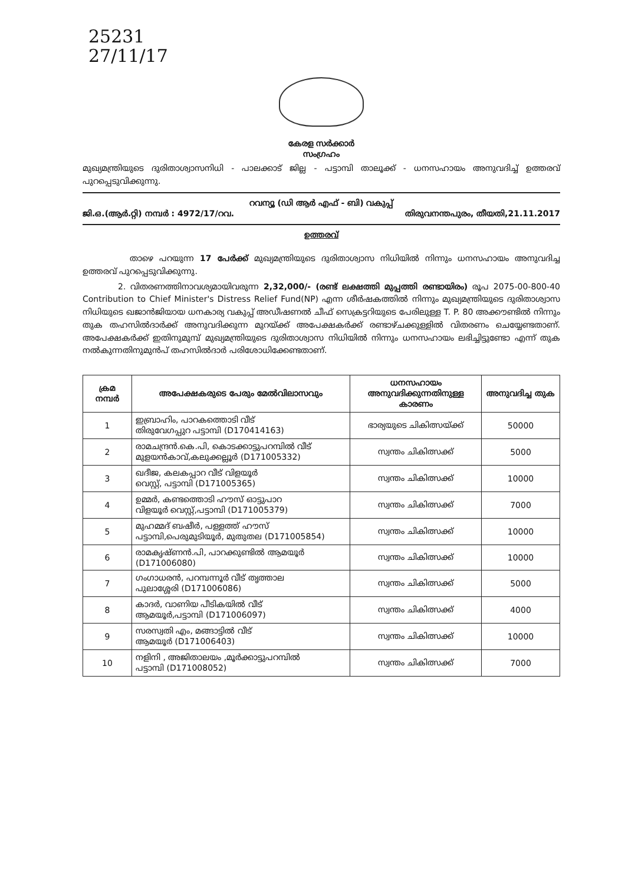25231
27/11/17
കേരള സർക്കാർ
സംഗ്രഹം
മുഖ്യമന്ത്രിയുടെ ദുരിതാശ്വാസനിധി - പാലക്കാട് ജില്ല - പട്ടാമ്പി താലൂക്ക് - ധനസഹായം അനുവദിച്ച് ഉത്തരവ് പുറപ്പെടുവിക്കുന്നു.
റവന്യൂ (ഡി ആർ എഫ് - ബി) വകുപ്പ്
ജി.ഒ.(ആർ.റ്റി) നമ്പർ : 4972/17/റവ. തിരുവനന്തപുരം, തീയതി,21.11.2017
ഉത്തരവ്
താഴെ പറയുന്ന 17 പേർക്ക് മുഖ്യമന്ത്രിയുടെ ദുരിതാശ്വാസ നിധിയിൽ നിന്നും ധനസഹായം അനുവദിച്ച ഉത്തരവ് പുറപ്പെടുവിക്കുന്നു.
2. വിതരണത്തിനാവശ്യമായിവരുന്ന 2,32,000/- (രണ്ട് ലക്ഷത്തി മുപ്പത്തി രണ്ടായിരം) രൂപ 2075-00-800-40 Contribution to Chief Minister's Distress Relief Fund(NP) എന്ന ശീർഷകത്തിൽ നിന്നും മുഖ്യമന്ത്രിയുടെ ദുരിതാശ്വാസ നിധിയുടെ ഖജാൻജിയായ ധനകാര്യ വകുപ്പ് അഡീഷണൽ ചീഫ് സെക്രട്ടറിയുടെ പേരിലുള്ള T. P. 80 അക്കൗണ്ടിൽ നിന്നും തുക തഹസിൽദാർക്ക് അനുവദിക്കുന്ന മുറയ്ക്ക് അപേക്ഷകർക്ക് രണ്ടാഴ്ചക്കുള്ളിൽ വിതരണം ചെയ്യേണ്ടതാണ്. അപേക്ഷകർക്ക് ഇതിനുമുമ്പ് മുഖ്യമന്ത്രിയുടെ ദുരിതാശ്വാസ നിധിയിൽ നിന്നും ധനസഹായം ലഭിച്ചിട്ടുണ്ടോ എന്ന് തുക നൽകുന്നതിനുമുൻപ് തഹസിൽദാർ പരിശോധിക്കേണ്ടതാണ്.
| ക്രമ നമ്പർ | അപേക്ഷകരുടെ പേരും മേൽവിലാസവും | ധനസഹായം അനുവദിക്കുന്നതിനുള്ള കാരണം | അനുവദിച്ച തുക |
| --- | --- | --- | --- |
| 1 | ഇബ്രാഹിം, പാറകത്തൊടി വീട് തിരുവേഗപ്പുറ പട്ടാമ്പി (D170414163) | ഭാര്യയുടെ ചികിത്സയ്ക്ക് | 50000 |
| 2 | രാമചന്ദ്രൻ.കെ.പി, കൊടക്കാട്ടുപറമ്പിൽ വീട് മുളയൻകാവ്,കലുക്കല്ലൂർ (D171005332) | സ്വന്തം ചികിത്സക്ക് | 5000 |
| 3 | ഖദീജ, കലകപ്പാറ വീട് വിളയൂർ വെസ്റ്റ്, പട്ടാമ്പി (D171005365) | സ്വന്തം ചികിത്സക്ക് | 10000 |
| 4 | ഉമ്മർ, കണ്ടത്തൊടി ഹൗസ് ഓട്ടുപാറ വിളയൂർ വെസ്റ്റ്,പട്ടാമ്പി (D171005379) | സ്വന്തം ചികിത്സക്ക് | 7000 |
| 5 | മുഹമ്മദ് ബഷീർ, പള്ളത്ത് ഹൗസ് പട്ടാമ്പി,പെരുമുടിയൂർ, മുതുതല (D171005854) | സ്വന്തം ചികിത്സക്ക് | 10000 |
| 6 | രാമകൃഷ്ണൻ.പി, പാറക്കുണ്ടിൽ ആമയൂർ (D171006080) | സ്വന്തം ചികിത്സക്ക് | 10000 |
| 7 | ഗംഗാധരൻ, പറമ്പന്നൂർ വീട് തൃത്താല പുലാശ്ശേരി (D171006086) | സ്വന്തം ചികിത്സക്ക് | 5000 |
| 8 | കാദർ, വാണിയ പീടികയിൽ വീട് ആമയൂർ,പട്ടാമ്പി (D171006097) | സ്വന്തം ചികിത്സക്ക് | 4000 |
| 9 | സരസ്വതി എം, മങ്ങാട്ടിൽ വീട് ആമയൂർ (D171006403) | സ്വന്തം ചികിത്സക്ക് | 10000 |
| 10 | നളിനി , അജിതാലയം ,മൂർക്കാട്ടുപറമ്പിൽ പട്ടാമ്പി (D171008052) | സ്വന്തം ചികിത്സക്ക് | 7000 |